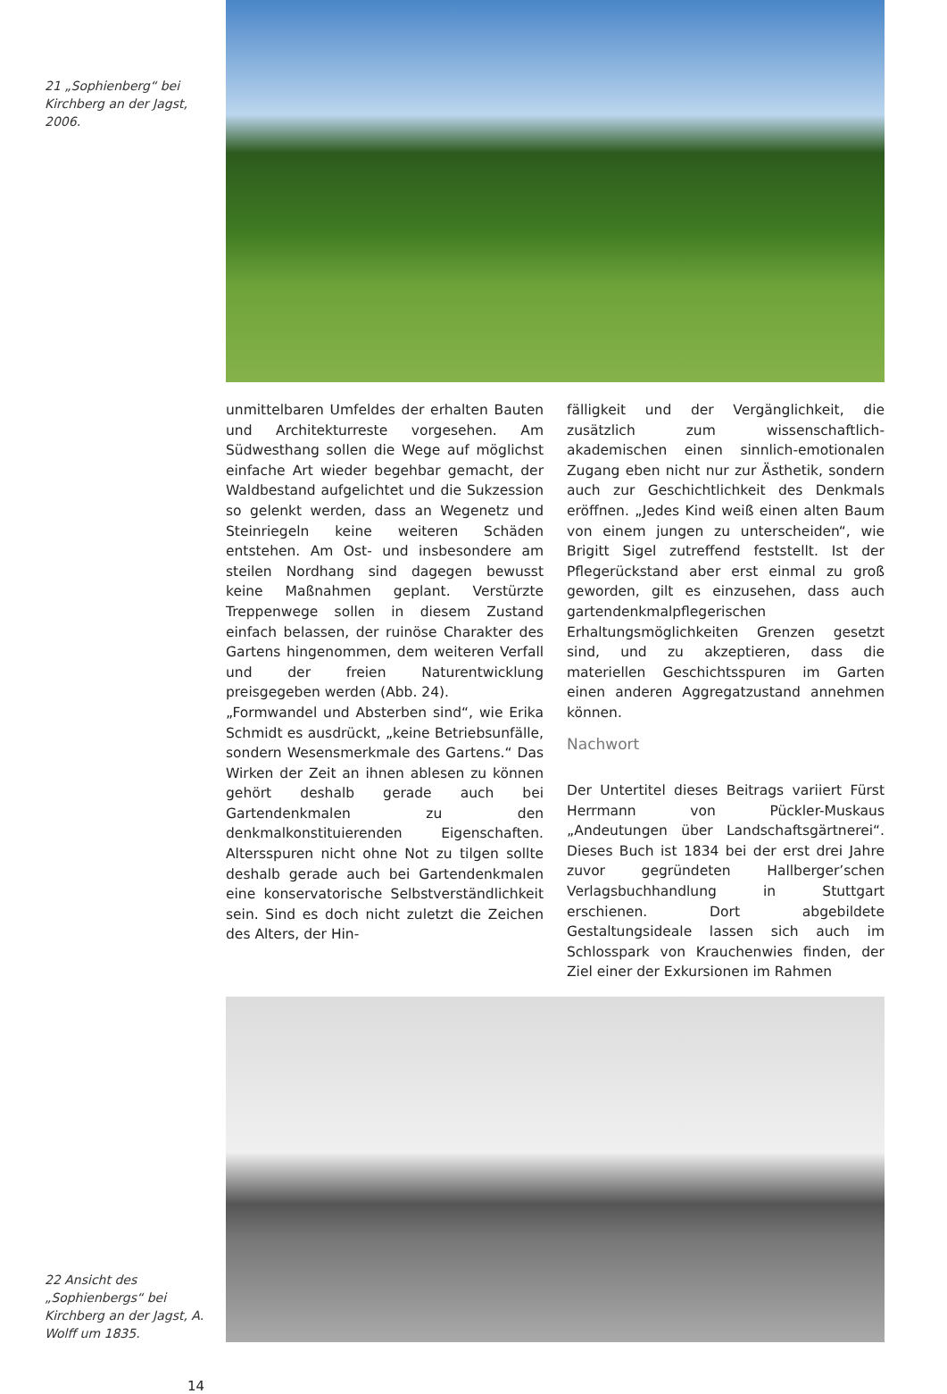21 „Sophienberg“ bei Kirchberg an der Jagst, 2006.
unmittelbaren Umfeldes der erhalten Bauten und Architekturreste vorgesehen. Am Südwesthang sollen die Wege auf möglichst einfache Art wieder begehbar gemacht, der Waldbestand aufgelichtet und die Sukzession so gelenkt werden, dass an Wegenetz und Steinriegeln keine weiteren Schäden entstehen. Am Ost- und insbesondere am steilen Nordhang sind dagegen bewusst keine Maßnahmen geplant. Verstürzte Treppenwege sollen in diesem Zustand einfach belassen, der ruinöse Charakter des Gartens hingenommen, dem weiteren Verfall und der freien Naturentwicklung preisgegeben werden (Abb. 24).
„Formwandel und Absterben sind“, wie Erika Schmidt es ausdrückt, „keine Betriebsunfälle, sondern Wesensmerkmale des Gartens.“ Das Wirken der Zeit an ihnen ablesen zu können gehört deshalb gerade auch bei Gartendenkmalen zu den denkmalkonstituierenden Eigenschaften. Altersspuren nicht ohne Not zu tilgen sollte deshalb gerade auch bei Gartendenkmalen eine konservatorische Selbstverständlichkeit sein. Sind es doch nicht zuletzt die Zeichen des Alters, der Hin-
fälligkeit und der Vergänglichkeit, die zusätzlich zum wissenschaftlich-akademischen einen sinnlich-emotionalen Zugang eben nicht nur zur Ästhetik, sondern auch zur Geschichtlichkeit des Denkmals eröffnen. „Jedes Kind weiß einen alten Baum von einem jungen zu unterscheiden“, wie Brigitt Sigel zutreffend feststellt. Ist der Pflegerückstand aber erst einmal zu groß geworden, gilt es einzusehen, dass auch gartendenkmalpflegerischen Erhaltungsmöglichkeiten Grenzen gesetzt sind, und zu akzeptieren, dass die materiellen Geschichtsspuren im Garten einen anderen Aggregatzustand annehmen können.
Nachwort
Der Untertitel dieses Beitrags variiert Fürst Herrmann von Pückler-Muskaus „Andeutungen über Landschaftsgärtnerei“. Dieses Buch ist 1834 bei der erst drei Jahre zuvor gegründeten Hallberger’schen Verlagsbuchhandlung in Stuttgart erschienen. Dort abgebildete Gestaltungsideale lassen sich auch im Schlosspark von Krauchenwies finden, der Ziel einer der Exkursionen im Rahmen
22 Ansicht des „Sophienbergs“ bei Kirchberg an der Jagst, A. Wolff um 1835.
14